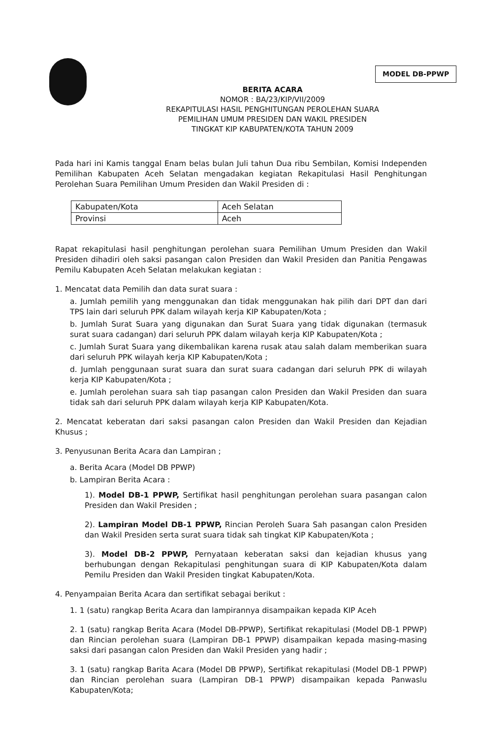MODEL DB-PPWP
BERITA ACARA
NOMOR : BA/23/KIP/VII/2009
REKAPITULASI HASIL PENGHITUNGAN PEROLEHAN SUARA
PEMILIHAN UMUM PRESIDEN DAN WAKIL PRESIDEN
TINGKAT KIP KABUPATEN/KOTA TAHUN 2009
Pada hari ini Kamis tanggal Enam belas bulan Juli tahun Dua ribu Sembilan, Komisi Independen Pemilihan Kabupaten Aceh Selatan mengadakan kegiatan Rekapitulasi Hasil Penghitungan Perolehan Suara Pemilihan Umum Presiden dan Wakil Presiden di :
| Kabupaten/Kota | Aceh Selatan |
| Provinsi | Aceh |
Rapat rekapitulasi hasil penghitungan perolehan suara Pemilihan Umum Presiden dan Wakil Presiden dihadiri oleh saksi pasangan calon Presiden dan Wakil Presiden dan Panitia Pengawas Pemilu Kabupaten Aceh Selatan melakukan kegiatan :
1. Mencatat data Pemilih dan data surat suara :
a. Jumlah pemilih yang menggunakan dan tidak menggunakan hak pilih dari DPT dan dari TPS lain dari seluruh PPK dalam wilayah kerja KIP Kabupaten/Kota ;
b. Jumlah Surat Suara yang digunakan dan Surat Suara yang tidak digunakan (termasuk surat suara cadangan) dari seluruh PPK dalam wilayah kerja KIP Kabupaten/Kota ;
c. Jumlah Surat Suara yang dikembalikan karena rusak atau salah dalam memberikan suara dari seluruh PPK wilayah kerja KIP Kabupaten/Kota ;
d. Jumlah penggunaan surat suara dan surat suara cadangan dari seluruh PPK di wilayah kerja KIP Kabupaten/Kota ;
e. Jumlah perolehan suara sah tiap pasangan calon Presiden dan Wakil Presiden dan suara tidak sah dari seluruh PPK dalam wilayah kerja KIP Kabupaten/Kota.
2. Mencatat keberatan dari saksi pasangan calon Presiden dan Wakil Presiden dan Kejadian Khusus ;
3. Penyusunan Berita Acara dan Lampiran ;
a. Berita Acara (Model DB PPWP)
b. Lampiran Berita Acara :
1). Model DB-1 PPWP, Sertifikat hasil penghitungan perolehan suara pasangan calon Presiden dan Wakil Presiden ;
2). Lampiran Model DB-1 PPWP, Rincian Peroleh Suara Sah pasangan calon Presiden dan Wakil Presiden serta surat suara tidak sah tingkat KIP Kabupaten/Kota ;
3). Model DB-2 PPWP, Pernyataan keberatan saksi dan kejadian khusus yang berhubungan dengan Rekapitulasi penghitungan suara di KIP Kabupaten/Kota dalam Pemilu Presiden dan Wakil Presiden tingkat Kabupaten/Kota.
4. Penyampaian Berita Acara dan sertifikat sebagai berikut :
1. 1 (satu) rangkap Berita Acara dan lampirannya disampaikan kepada KIP Aceh
2. 1 (satu) rangkap Berita Acara (Model DB-PPWP), Sertifikat rekapitulasi (Model DB-1 PPWP) dan Rincian perolehan suara (Lampiran DB-1 PPWP) disampaikan kepada masing-masing saksi dari pasangan calon Presiden dan Wakil Presiden yang hadir ;
3. 1 (satu) rangkap Barita Acara (Model DB PPWP), Sertifikat rekapitulasi (Model DB-1 PPWP) dan Rincian perolehan suara (Lampiran DB-1 PPWP) disampaikan kepada Panwaslu Kabupaten/Kota;